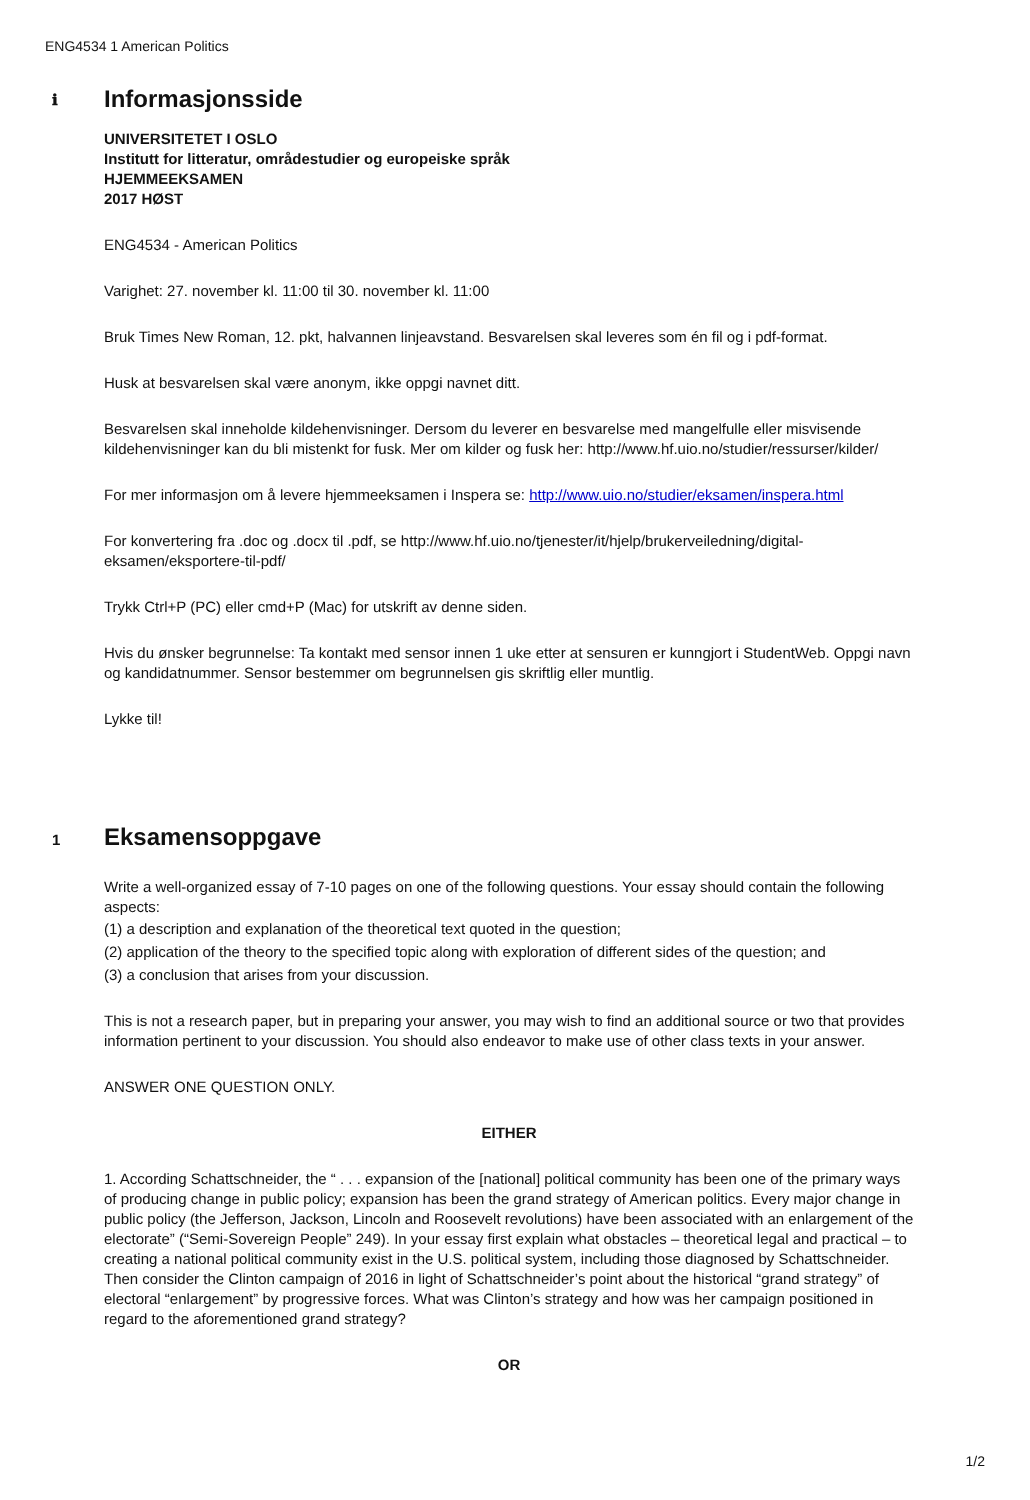ENG4534 1 American Politics
ℹ
Informasjonsside
UNIVERSITETET I OSLO
Institutt for litteratur, områdestudier og europeiske språk
HJEMMEEKSAMEN
2017 HØST
ENG4534 - American Politics
Varighet: 27. november kl. 11:00 til 30. november kl. 11:00
Bruk Times New Roman, 12. pkt, halvannen linjeavstand. Besvarelsen skal leveres som én fil og i pdf-format.
Husk at besvarelsen skal være anonym, ikke oppgi navnet ditt.
Besvarelsen skal inneholde kildehenvisninger. Dersom du leverer en besvarelse med mangelfulle eller misvisende kildehenvisninger kan du bli mistenkt for fusk. Mer om kilder og fusk her: http://www.hf.uio.no/studier/ressurser/kilder/
For mer informasjon om å levere hjemmeeksamen i Inspera se: http://www.uio.no/studier/eksamen/inspera.html
For konvertering fra .doc og .docx til .pdf, se http://www.hf.uio.no/tjenester/it/hjelp/brukerveiledning/digital-eksamen/eksportere-til-pdf/
Trykk Ctrl+P (PC) eller cmd+P (Mac) for utskrift av denne siden.
Hvis du ønsker begrunnelse: Ta kontakt med sensor innen 1 uke etter at sensuren er kunngjort i StudentWeb. Oppgi navn og kandidatnummer. Sensor bestemmer om begrunnelsen gis skriftlig eller muntlig.
Lykke til!
1
Eksamensoppgave
Write a well-organized essay of 7-10 pages on one of the following questions. Your essay should contain the following aspects:
(1) a description and explanation of the theoretical text quoted in the question;
(2) application of the theory to the specified topic along with exploration of different sides of the question; and
(3) a conclusion that arises from your discussion.
This is not a research paper, but in preparing your answer, you may wish to find an additional source or two that provides information pertinent to your discussion. You should also endeavor to make use of other class texts in your answer.
ANSWER ONE QUESTION ONLY.
EITHER
1. According Schattschneider, the “ . . . expansion of the [national] political community has been one of the primary ways of producing change in public policy; expansion has been the grand strategy of American politics. Every major change in public policy (the Jefferson, Jackson, Lincoln and Roosevelt revolutions) have been associated with an enlargement of the electorate” (“Semi-Sovereign People” 249). In your essay first explain what obstacles – theoretical legal and practical – to creating a national political community exist in the U.S. political system, including those diagnosed by Schattschneider. Then consider the Clinton campaign of 2016 in light of Schattschneider’s point about the historical “grand strategy” of electoral “enlargement” by progressive forces. What was Clinton’s strategy and how was her campaign positioned in regard to the aforementioned grand strategy?
OR
1/2